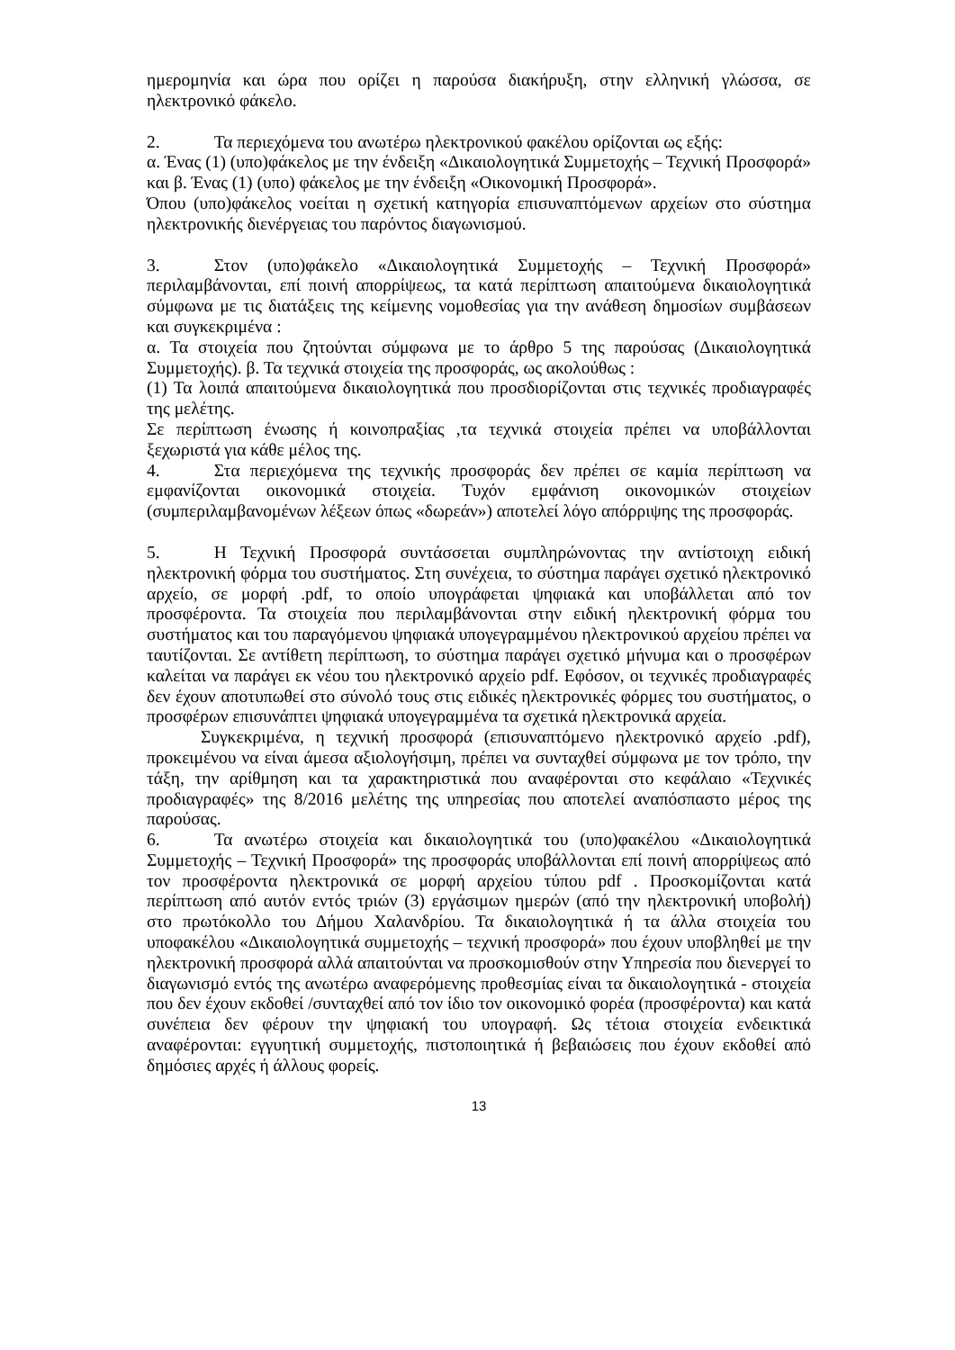ημερομηνία και ώρα που ορίζει η παρούσα διακήρυξη, στην ελληνική γλώσσα, σε ηλεκτρονικό φάκελο.
2. Τα περιεχόμενα του ανωτέρω ηλεκτρονικού φακέλου ορίζονται ως εξής:
α. Ένας (1) (υπο)φάκελος με την ένδειξη «Δικαιολογητικά Συμμετοχής – Τεχνική Προσφορά» και β. Ένας (1) (υπο) φάκελος με την ένδειξη «Οικονομική Προσφορά».
Όπου (υπο)φάκελος νοείται η σχετική κατηγορία επισυναπτόμενων αρχείων στο σύστημα ηλεκτρονικής διενέργειας του παρόντος διαγωνισμού.
3. Στον (υπο)φάκελο «Δικαιολογητικά Συμμετοχής – Τεχνική Προσφορά» περιλαμβάνονται, επί ποινή απορρίψεως, τα κατά περίπτωση απαιτούμενα δικαιολογητικά σύμφωνα με τις διατάξεις της κείμενης νομοθεσίας για την ανάθεση δημοσίων συμβάσεων και συγκεκριμένα :
α. Τα στοιχεία που ζητούνται σύμφωνα με το άρθρο 5 της παρούσας (Δικαιολογητικά Συμμετοχής). β. Τα τεχνικά στοιχεία της προσφοράς, ως ακολούθως :
(1) Τα λοιπά απαιτούμενα δικαιολογητικά που προσδιορίζονται στις τεχνικές προδιαγραφές της μελέτης.
Σε περίπτωση ένωσης ή κοινοπραξίας ,τα τεχνικά στοιχεία πρέπει να υποβάλλονται ξεχωριστά για κάθε μέλος της.
4. Στα περιεχόμενα της τεχνικής προσφοράς δεν πρέπει σε καμία περίπτωση να εμφανίζονται οικονομικά στοιχεία. Τυχόν εμφάνιση οικονομικών στοιχείων (συμπεριλαμβανομένων λέξεων όπως «δωρεάν») αποτελεί λόγο απόρριψης της προσφοράς.
5. Η Τεχνική Προσφορά συντάσσεται συμπληρώνοντας την αντίστοιχη ειδική ηλεκτρονική φόρμα του συστήματος. Στη συνέχεια, το σύστημα παράγει σχετικό ηλεκτρονικό αρχείο, σε μορφή .pdf, το οποίο υπογράφεται ψηφιακά και υποβάλλεται από τον προσφέροντα. Τα στοιχεία που περιλαμβάνονται στην ειδική ηλεκτρονική φόρμα του συστήματος και του παραγόμενου ψηφιακά υπογεγραμμένου ηλεκτρονικού αρχείου πρέπει να ταυτίζονται. Σε αντίθετη περίπτωση, το σύστημα παράγει σχετικό μήνυμα και ο προσφέρων καλείται να παράγει εκ νέου του ηλεκτρονικό αρχείο pdf. Εφόσον, οι τεχνικές προδιαγραφές δεν έχουν αποτυπωθεί στο σύνολό τους στις ειδικές ηλεκτρονικές φόρμες του συστήματος, ο προσφέρων επισυνάπτει ψηφιακά υπογεγραμμένα τα σχετικά ηλεκτρονικά αρχεία.
Συγκεκριμένα, η τεχνική προσφορά (επισυναπτόμενο ηλεκτρονικό αρχείο .pdf), προκειμένου να είναι άμεσα αξιολογήσιμη, πρέπει να συνταχθεί σύμφωνα με τον τρόπο, την τάξη, την αρίθμηση και τα χαρακτηριστικά που αναφέρονται στο κεφάλαιο «Τεχνικές προδιαγραφές» της 8/2016 μελέτης της υπηρεσίας που αποτελεί αναπόσπαστο μέρος της παρούσας.
6. Τα ανωτέρω στοιχεία και δικαιολογητικά του (υπο)φακέλου «Δικαιολογητικά Συμμετοχής – Τεχνική Προσφορά» της προσφοράς υποβάλλονται επί ποινή απορρίψεως από τον προσφέροντα ηλεκτρονικά σε μορφή αρχείου τύπου pdf . Προσκομίζονται κατά περίπτωση από αυτόν εντός τριών (3) εργάσιμων ημερών (από την ηλεκτρονική υποβολή) στο πρωτόκολλο του Δήμου Χαλανδρίου. Τα δικαιολογητικά ή τα άλλα στοιχεία του υποφακέλου «Δικαιολογητικά συμμετοχής – τεχνική προσφορά» που έχουν υποβληθεί με την ηλεκτρονική προσφορά αλλά απαιτούνται να προσκομισθούν στην Υπηρεσία που διενεργεί το διαγωνισμό εντός της ανωτέρω αναφερόμενης προθεσμίας είναι τα δικαιολογητικά - στοιχεία που δεν έχουν εκδοθεί /συνταχθεί από τον ίδιο τον οικονομικό φορέα (προσφέροντα) και κατά συνέπεια δεν φέρουν την ψηφιακή του υπογραφή. Ως τέτοια στοιχεία ενδεικτικά αναφέρονται: εγγυητική συμμετοχής, πιστοποιητικά ή βεβαιώσεις που έχουν εκδοθεί από δημόσιες αρχές ή άλλους φορείς.
13